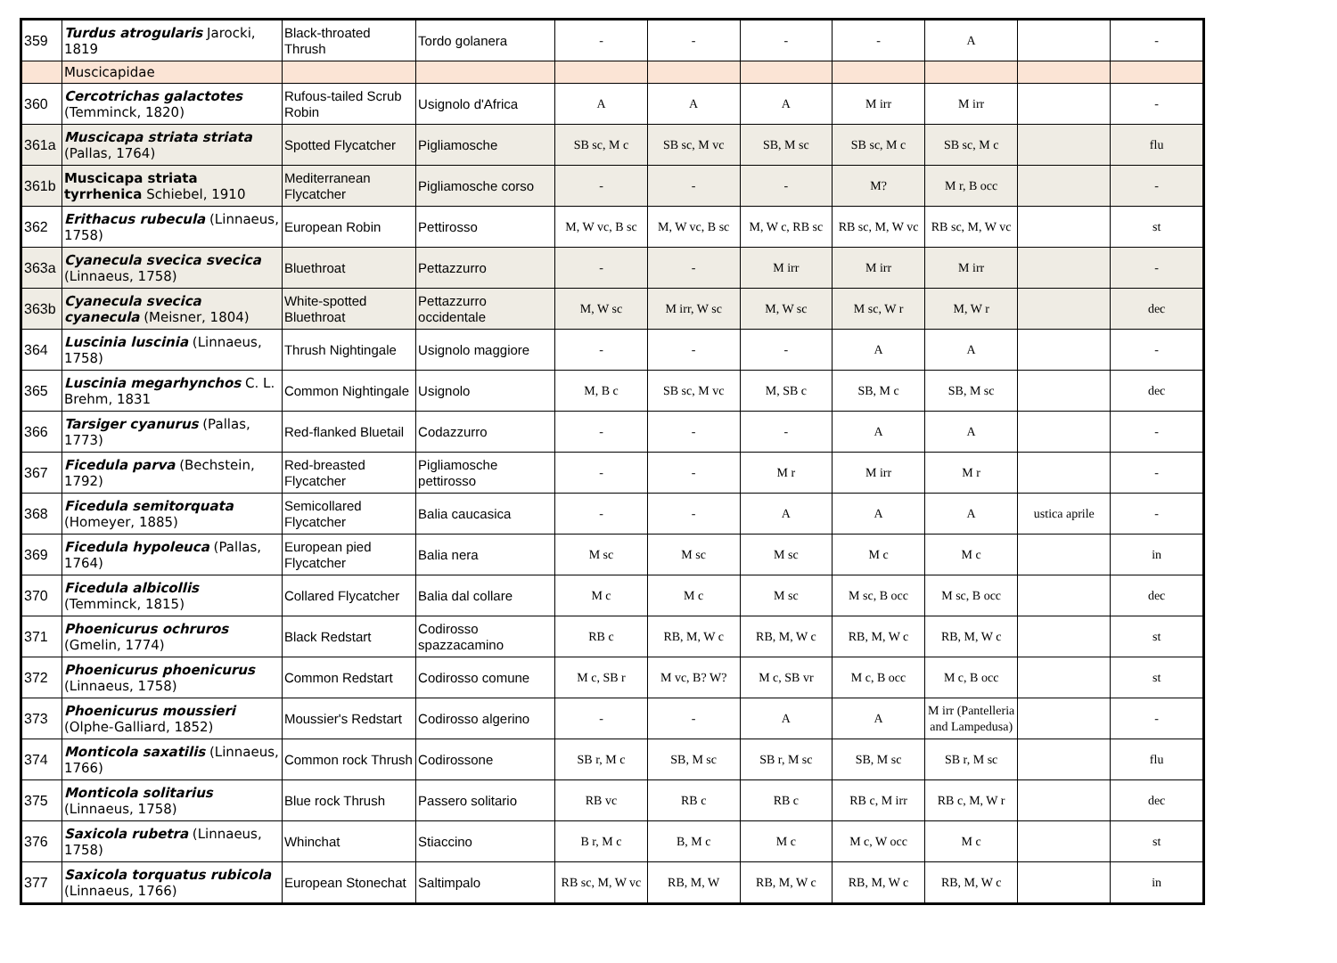| 359 | Turdus atrogularis Jarocki, 1819 | Black-throated Thrush | Tordo golanera | - | - | - | - | A | | - |
| | Muscicapidae | | | | | | | | | |
| 360 | Cercotrichas galactotes (Temminck, 1820) | Rufous-tailed Scrub Robin | Usignolo d'Africa | A | A | A | M irr | M irr | | - |
| 361a | Muscicapa striata striata (Pallas, 1764) | Spotted Flycatcher | Pigliamosche | SB sc, M c | SB sc, M vc | SB, M sc | SB sc, M c | SB sc, M c | | flu |
| 361b | Muscicapa striata tyrrhenica Schiebel, 1910 | Mediterranean Flycatcher | Pigliamosche corso | - | - | - | M? | M r, B occ | | - |
| 362 | Erithacus rubecula (Linnaeus, 1758) | European Robin | Pettirosso | M, W vc, B sc | M, W vc, B sc | M, W c, RB sc | RB sc, M, W vc | RB sc, M, W vc | | st |
| 363a | Cyanecula svecica svecica (Linnaeus, 1758) | Bluethroat | Pettazzurro | - | - | M irr | M irr | M irr | | - |
| 363b | Cyanecula svecica cyanecula (Meisner, 1804) | White-spotted Bluethroat | Pettazzurro occidentale | M, W sc | M irr, W sc | M, W sc | M sc, W r | M, W r | | dec |
| 364 | Luscinia luscinia (Linnaeus, 1758) | Thrush Nightingale | Usignolo maggiore | - | - | - | A | A | | - |
| 365 | Luscinia megarhynchos C. L. Brehm, 1831 | Common Nightingale | Usignolo | M, B c | SB sc, M vc | M, SB c | SB, M c | SB, M sc | | dec |
| 366 | Tarsiger cyanurus (Pallas, 1773) | Red-flanked Bluetail | Codazzurro | - | - | - | A | A | | - |
| 367 | Ficedula parva (Bechstein, 1792) | Red-breasted Flycatcher | Pigliamosche pettirosso | - | - | M r | M irr | M r | | - |
| 368 | Ficedula semitorquata (Homeyer, 1885) | Semicollared Flycatcher | Balia caucasica | - | - | A | A | A | ustica aprile | - |
| 369 | Ficedula hypoleuca (Pallas, 1764) | European pied Flycatcher | Balia nera | M sc | M sc | M sc | M c | M c | | in |
| 370 | Ficedula albicollis (Temminck, 1815) | Collared Flycatcher | Balia dal collare | M c | M c | M sc | M sc, B occ | M sc, B occ | | dec |
| 371 | Phoenicurus ochruros (Gmelin, 1774) | Black Redstart | Codirosso spazzacamino | RB c | RB, M, W c | RB, M, W c | RB, M, W c | RB, M, W c | | st |
| 372 | Phoenicurus phoenicurus (Linnaeus, 1758) | Common Redstart | Codirosso comune | M c, SB r | M vc, B? W? | M c, SB vr | M c, B occ | M c, B occ | | st |
| 373 | Phoenicurus moussieri (Olphe-Galliard, 1852) | Moussier's Redstart | Codirosso algerino | - | - | A | A | M irr (Pantelleria and Lampedusa) | | - |
| 374 | Monticola saxatilis (Linnaeus, 1766) | Common rock Thrush | Codirossone | SB r, M c | SB, M sc | SB r, M sc | SB, M sc | SB r, M sc | | flu |
| 375 | Monticola solitarius (Linnaeus, 1758) | Blue rock Thrush | Passero solitario | RB vc | RB c | RB c | RB c, M irr | RB c, M, W r | | dec |
| 376 | Saxicola rubetra (Linnaeus, 1758) | Whinchat | Stiaccino | B r, M c | B, M c | M c | M c, W occ | M c | | st |
| 377 | Saxicola torquatus rubicola (Linnaeus, 1766) | European Stonechat | Saltimpalo | RB sc, M, W vc | RB, M, W | RB, M, W c | RB, M, W c | RB, M, W c | | in |